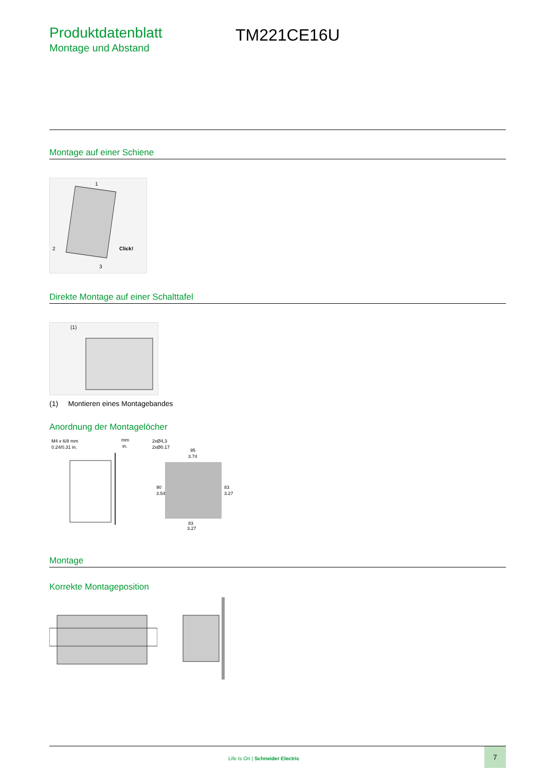Produktdatenblatt
Montage und Abstand
TM221CE16U
Montage auf einer Schiene
Click!
2
1
3
Direkte Montage auf einer Schalttafel
(1)
(1) Montieren eines Montagebandes
Anordnung der Montagelöcher
M4 x 6/8 mm
0.24/0.31 in.
mm
in.
2xØ4,3
2xØ0.17
95
3.74
90
3.54
83
3.27
83
3.27
Montage
Korrekte Montageposition
Life Is On | Schneider Electric
7